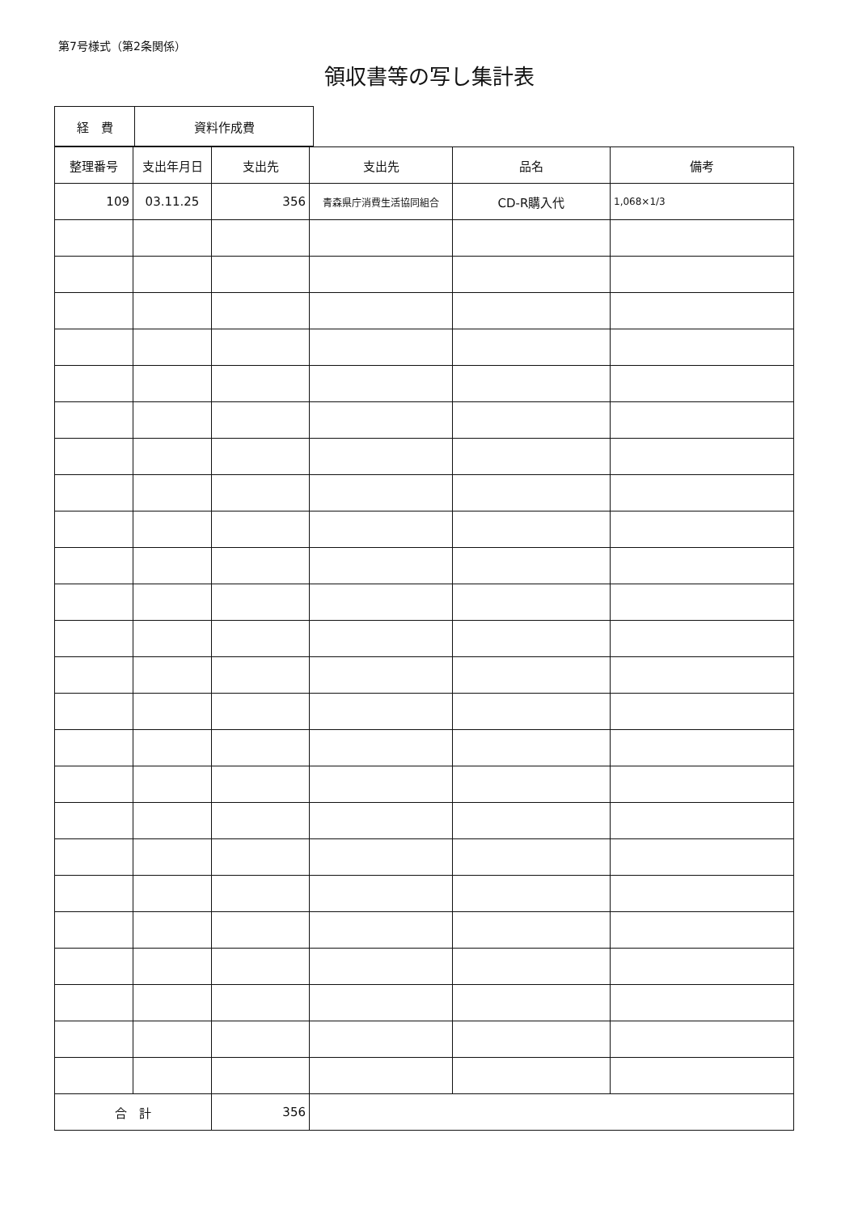第7号様式（第2条関係）
領収書等の写し集計表
| 経 費 | 資料作成費 |
| 整理番号 | 支出年月日 | 支出先 | 支出先 | 品名 | 備考 |
| --- | --- | --- | --- | --- | --- |
| 109 | 03.11.25 | 356 | 青森県庁消費生活協同組合 | CD-R購入代 | 1,068×1/3 |
| 合 計 | | 356 | | | |